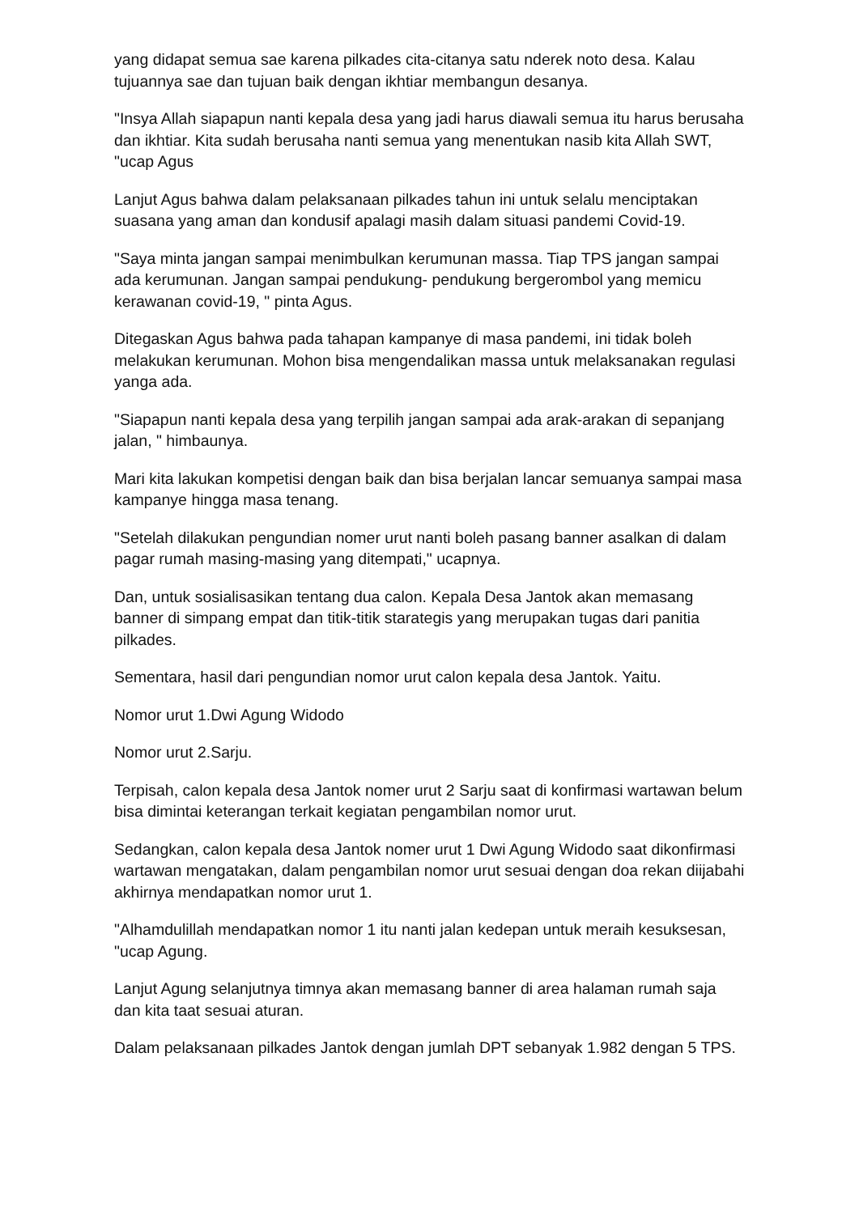yang didapat semua sae karena pilkades cita-citanya satu nderek noto desa. Kalau tujuannya sae dan tujuan baik dengan ikhtiar membangun desanya.
"Insya Allah siapapun nanti kepala desa yang jadi harus diawali semua itu harus berusaha dan ikhtiar. Kita sudah berusaha nanti semua yang menentukan nasib kita Allah SWT, "ucap Agus
Lanjut Agus bahwa dalam pelaksanaan pilkades tahun ini untuk selalu menciptakan suasana yang aman dan kondusif apalagi masih dalam situasi pandemi Covid-19.
"Saya minta jangan sampai menimbulkan kerumunan massa. Tiap TPS jangan sampai ada kerumunan. Jangan sampai pendukung- pendukung bergerombol yang memicu kerawanan covid-19, " pinta Agus.
Ditegaskan Agus bahwa pada tahapan kampanye di masa pandemi, ini tidak boleh melakukan kerumunan. Mohon bisa mengendalikan massa untuk melaksanakan regulasi yanga ada.
"Siapapun nanti kepala desa yang terpilih jangan sampai ada arak-arakan di sepanjang jalan, " himbaunya.
Mari kita lakukan kompetisi dengan baik dan bisa berjalan lancar semuanya sampai masa kampanye hingga masa tenang.
"Setelah dilakukan pengundian nomer urut nanti boleh pasang banner asalkan di dalam pagar rumah masing-masing yang ditempati," ucapnya.
Dan, untuk sosialisasikan tentang dua calon. Kepala Desa Jantok akan memasang banner di simpang empat dan titik-titik starategis yang merupakan tugas dari panitia pilkades.
Sementara, hasil dari pengundian nomor urut calon kepala desa Jantok. Yaitu.
Nomor urut 1.Dwi Agung Widodo
Nomor urut 2.Sarju.
Terpisah, calon kepala desa Jantok nomer urut 2 Sarju saat di konfirmasi wartawan belum bisa dimintai keterangan terkait kegiatan pengambilan nomor urut.
Sedangkan, calon kepala desa Jantok nomer urut 1 Dwi Agung Widodo saat dikonfirmasi wartawan mengatakan, dalam pengambilan nomor urut sesuai dengan doa rekan diijabahi akhirnya mendapatkan nomor urut 1.
"Alhamdulillah mendapatkan nomor 1 itu nanti jalan kedepan untuk meraih kesuksesan, "ucap Agung.
Lanjut Agung selanjutnya timnya akan memasang banner di area halaman rumah saja dan kita taat sesuai aturan.
Dalam pelaksanaan pilkades Jantok dengan jumlah DPT sebanyak 1.982 dengan 5 TPS.